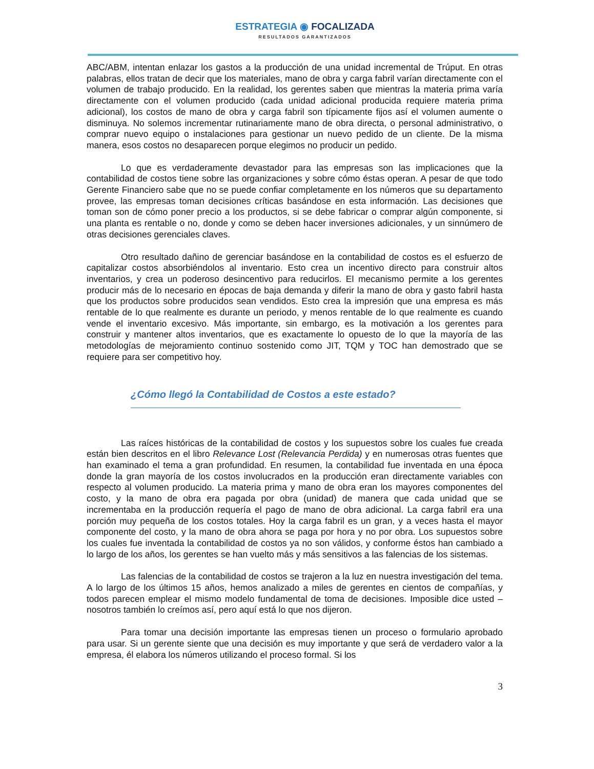ESTRATEGIA ◉ FOCALIZADA
RESULTADOS GARANTIZADOS
ABC/ABM, intentan enlazar los gastos a la producción de una unidad incremental de Trúput. En otras palabras, ellos tratan de decir que los materiales, mano de obra y carga fabril varían directamente con el volumen de trabajo producido. En la realidad, los gerentes saben que mientras la materia prima varía directamente con el volumen producido (cada unidad adicional producida requiere materia prima adicional), los costos de mano de obra y carga fabril son típicamente fijos así el volumen aumente o disminuya. No solemos incrementar rutinariamente mano de obra directa, o personal administrativo, o comprar nuevo equipo o instalaciones para gestionar un nuevo pedido de un cliente. De la misma manera, esos costos no desaparecen porque elegimos no producir un pedido.
Lo que es verdaderamente devastador para las empresas son las implicaciones que la contabilidad de costos tiene sobre las organizaciones y sobre cómo éstas operan. A pesar de que todo Gerente Financiero sabe que no se puede confiar completamente en los números que su departamento provee, las empresas toman decisiones críticas basándose en esta información. Las decisiones que toman son de cómo poner precio a los productos, si se debe fabricar o comprar algún componente, si una planta es rentable o no, donde y como se deben hacer inversiones adicionales, y un sinnúmero de otras decisiones gerenciales claves.
Otro resultado dañino de gerenciar basándose en la contabilidad de costos es el esfuerzo de capitalizar costos absorbiéndolos al inventario. Esto crea un incentivo directo para construir altos inventarios, y crea un poderoso desincentivo para reducirlos. El mecanismo permite a los gerentes producir más de lo necesario en épocas de baja demanda y diferir la mano de obra y gasto fabril hasta que los productos sobre producidos sean vendidos. Esto crea la impresión que una empresa es más rentable de lo que realmente es durante un periodo, y menos rentable de lo que realmente es cuando vende el inventario excesivo. Más importante, sin embargo, es la motivación a los gerentes para construir y mantener altos inventarios, que es exactamente lo opuesto de lo que la mayoría de las metodologías de mejoramiento continuo sostenido como JIT, TQM y TOC han demostrado que se requiere para ser competitivo hoy.
¿Cómo llegó la Contabilidad de Costos a este estado?
Las raíces históricas de la contabilidad de costos y los supuestos sobre los cuales fue creada están bien descritos en el libro Relevance Lost (Relevancia Perdida) y en numerosas otras fuentes que han examinado el tema a gran profundidad. En resumen, la contabilidad fue inventada en una época donde la gran mayoría de los costos involucrados en la producción eran directamente variables con respecto al volumen producido. La materia prima y mano de obra eran los mayores componentes del costo, y la mano de obra era pagada por obra (unidad) de manera que cada unidad que se incrementaba en la producción requería el pago de mano de obra adicional. La carga fabril era una porción muy pequeña de los costos totales. Hoy la carga fabril es un gran, y a veces hasta el mayor componente del costo, y la mano de obra ahora se paga por hora y no por obra. Los supuestos sobre los cuales fue inventada la contabilidad de costos ya no son válidos, y conforme éstos han cambiado a lo largo de los años, los gerentes se han vuelto más y más sensitivos a las falencias de los sistemas.
Las falencias de la contabilidad de costos se trajeron a la luz en nuestra investigación del tema. A lo largo de los últimos 15 años, hemos analizado a miles de gerentes en cientos de compañías, y todos parecen emplear el mismo modelo fundamental de toma de decisiones. Imposible dice usted – nosotros también lo creímos así, pero aquí está lo que nos dijeron.
Para tomar una decisión importante las empresas tienen un proceso o formulario aprobado para usar. Si un gerente siente que una decisión es muy importante y que será de verdadero valor a la empresa, él elabora los números utilizando el proceso formal. Si los
3